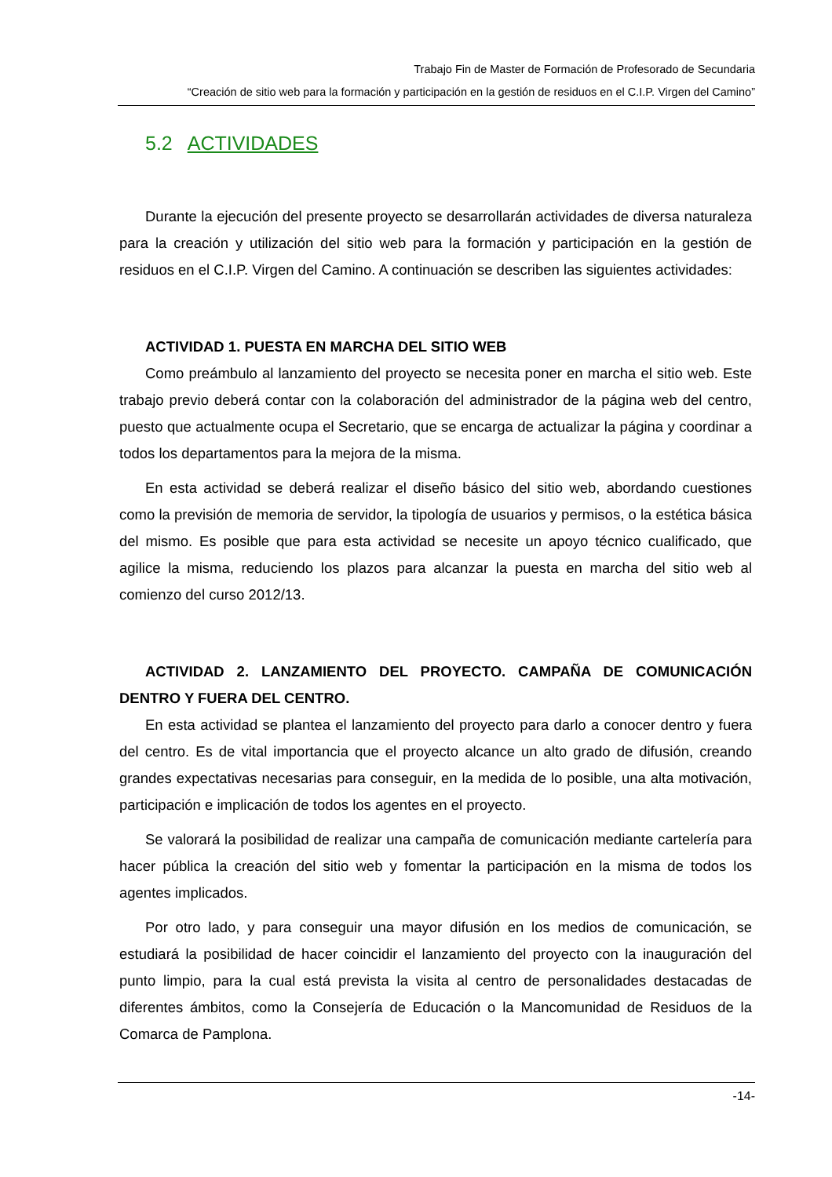Trabajo Fin de Master de Formación de Profesorado de Secundaria
“Creación de sitio web para la formación y participación en la gestión de residuos en el C.I.P. Virgen del Camino”
5.2 ACTIVIDADES
Durante la ejecución del presente proyecto se desarrollarán actividades de diversa naturaleza para la creación y utilización del sitio web para la formación y participación en la gestión de residuos en el C.I.P. Virgen del Camino. A continuación se describen las siguientes actividades:
ACTIVIDAD 1. PUESTA EN MARCHA DEL SITIO WEB
Como preámbulo al lanzamiento del proyecto se necesita poner en marcha el sitio web. Este trabajo previo deberá contar con la colaboración del administrador de la página web del centro, puesto que actualmente ocupa el Secretario, que se encarga de actualizar la página y coordinar a todos los departamentos para la mejora de la misma.
En esta actividad se deberá realizar el diseño básico del sitio web, abordando cuestiones como la previsión de memoria de servidor, la tipología de usuarios y permisos, o la estética básica del mismo. Es posible que para esta actividad se necesite un apoyo técnico cualificado, que agilice la misma, reduciendo los plazos para alcanzar la puesta en marcha del sitio web al comienzo del curso 2012/13.
ACTIVIDAD 2. LANZAMIENTO DEL PROYECTO. CAMPAÑA DE COMUNICACIÓN DENTRO Y FUERA DEL CENTRO.
En esta actividad se plantea el lanzamiento del proyecto para darlo a conocer dentro y fuera del centro. Es de vital importancia que el proyecto alcance un alto grado de difusión, creando grandes expectativas necesarias para conseguir, en la medida de lo posible, una alta motivación, participación e implicación de todos los agentes en el proyecto.
Se valorará la posibilidad de realizar una campaña de comunicación mediante cartelería para hacer pública la creación del sitio web y fomentar la participación en la misma de todos los agentes implicados.
Por otro lado, y para conseguir una mayor difusión en los medios de comunicación, se estudiará la posibilidad de hacer coincidir el lanzamiento del proyecto con la inauguración del punto limpio, para la cual está prevista la visita al centro de personalidades destacadas de diferentes ámbitos, como la Consejería de Educación o la Mancomunidad de Residuos de la Comarca de Pamplona.
-14-